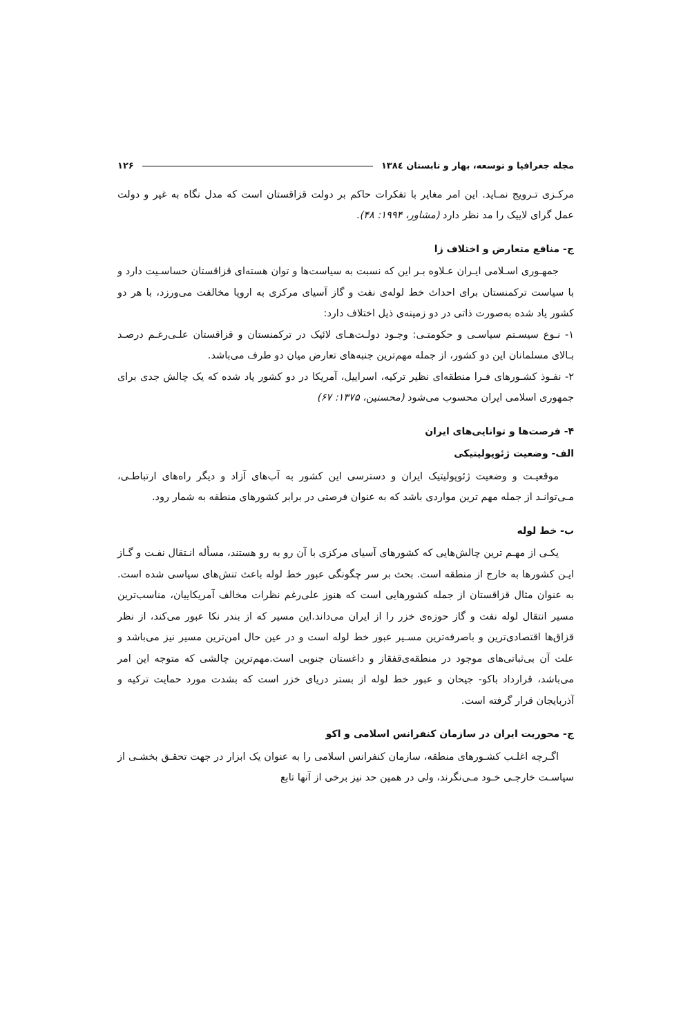مجله جغرافیا و توسعه، بهار و تابستان ۱۳۸٤ ۱۲۶
مرکـزی تـرویج نمـاید. این امر مغایر با تفکرات حاکم بر دولت قزاقستان است که مدل نگاه به غیر و دولت عمل گرای لاییک را مد نظر دارد (مشاور، ۱۹۹۴: ۴۸).
ج- منافع متعارض و اختلاف زا
جمهـوری اسـلامی ایـران عـلاوه بـر این که نسبت به سیاست‌ها و توان هسته‌ای قزاقستان حساسـیت دارد و با سیاست ترکمنستان برای احداث خط لوله‌ی نفت و گاز آسیای مرکزی به اروپا مخالفت می‌ورزد، با هر دو کشور یاد شده به‌صورت ذاتی در دو زمینه‌ی ذیل اختلاف دارد:
۱- نـوع سیسـتم سیاسـی و حکومتـی: وجـود دولـت‌هـای لائیک در ترکمنستان و قزاقستان علـی‌رغـم درصـد بـالای مسلمانان این دو کشور، از جمله مهم‌ترین جنبه‌های تعارض میان دو طرف می‌باشد.
۲- نفـوذ کشـورهای فـرا منطقه‌ای نظیر ترکیه، اسراییل، آمریکا در دو کشور یاد شده که یک چالش جدی برای جمهوری اسلامی ایران محسوب می‌شود (محسنین، ۱۳۷۵: ۶۷)
۴- فرصت‌ها و توانایی‌های ایران
الف- وضعیت ژئوپولیتیکی
موقعیـت و وضعیت ژئوپولیتیک ایران و دسترسی این کشور به آب‌های آزاد و دیگر راه‌های ارتباطـی، مـی‌توانـد از جمله مهم ترین مواردی باشد که به عنوان فرصتی در برابر کشورهای منطقه به شمار رود.
ب- خط لوله
یکـی از مهـم ترین چالش‌هایی که کشورهای آسیای مرکزی با آن رو به رو هستند، مسأله انـتقال نفـت و گـاز ایـن کشورها به خارج از منطقه است. بحث بر سر چگونگی عبور خط لوله باعث تنش‌های سیاسی شده است. به عنوان مثال قزاقستان از جمله کشورهایی است که هنوز علی‌رغم نظرات مخالف آمریکاییان، مناسب‌ترین مسیر انتقال لوله نفت و گاز حوزه‌ی خزر را از ایران می‌داند.این مسیر که از بندر نکا عبور می‌کند، از نظر قزاق‌ها اقتصادی‌ترین و باصرفه‌ترین مسـیر عبور خط لوله است و در عین حال امن‌ترین مسیر نیز می‌باشد و علت آن بی‌ثباتی‌های موجود در منطقه‌ی‌قفقاز و داغستان جنوبی است.مهم‌ترین چالشی که متوجه این امر می‌باشد، قرارداد باکو- جیحان و عبور خط لوله از بستر دریای خزر است که بشدت مورد حمایت ترکیه و آذربایجان قرار گرفته است.
ج- محوریت ایران در سازمان کنفرانس اسلامی و اکو
اگـرچه اغلـب کشـورهای منطقه، سازمان کنفرانس اسلامی را به عنوان یک ابزار در جهت تحقـق بخشـی از سیاسـت خارجـی خـود مـی‌نگرند، ولی در همین حد نیز برخی از آنها تابع